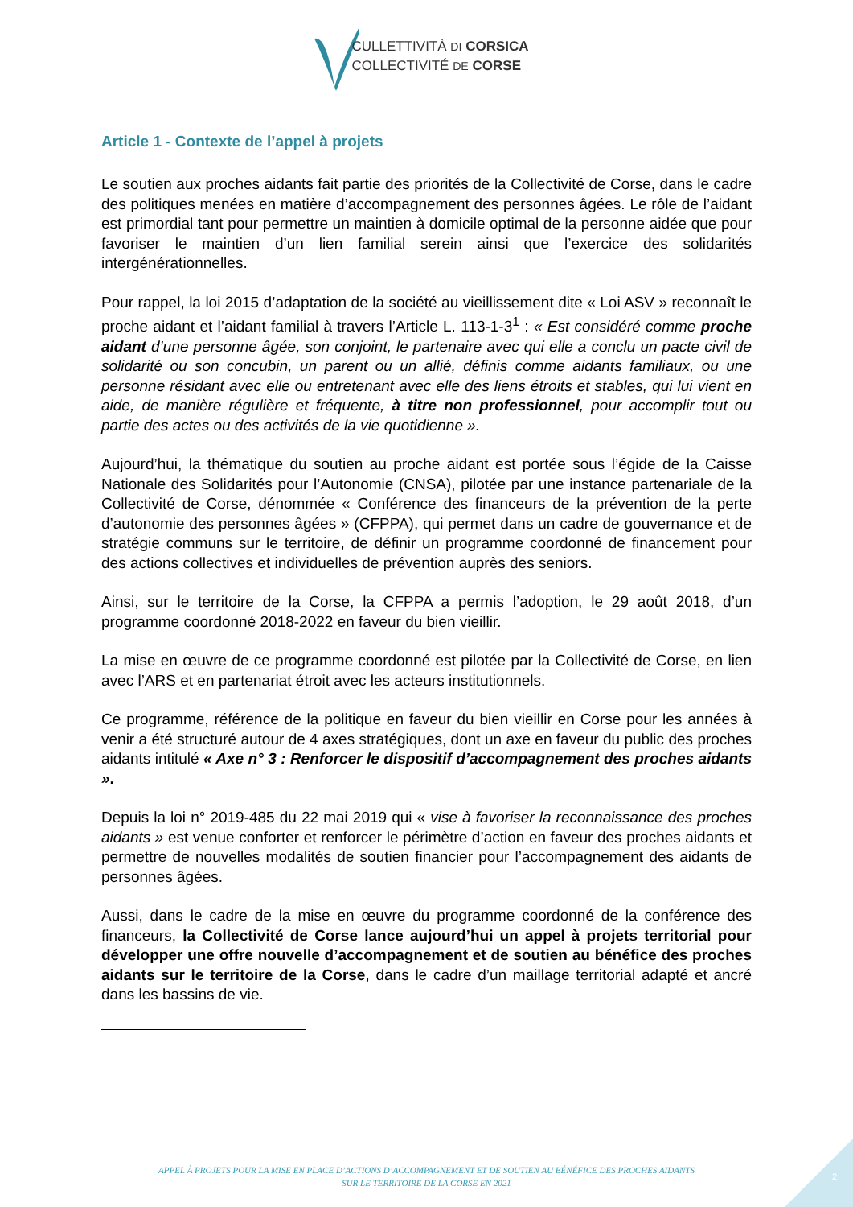CULLETTIVITÀ DI CORSICA
COLLECTIVITÉ DE CORSE
Article 1 - Contexte de l’appel à projets
Le soutien aux proches aidants fait partie des priorités de la Collectivité de Corse, dans le cadre des politiques menées en matière d’accompagnement des personnes âgées. Le rôle de l’aidant est primordial tant pour permettre un maintien à domicile optimal de la personne aidée que pour favoriser le maintien d’un lien familial serein ainsi que l’exercice des solidarités intergénérationnelles.
Pour rappel, la loi 2015 d’adaptation de la société au vieillissement dite « Loi ASV » reconnaît le proche aidant et l’aidant familial à travers l’Article L. 113-1-3<sup>1</sup> : « Est considéré comme proche aidant d’une personne âgée, son conjoint, le partenaire avec qui elle a conclu un pacte civil de solidarité ou son concubin, un parent ou un allié, définis comme aidants familiaux, ou une personne résidant avec elle ou entretenant avec elle des liens étroits et stables, qui lui vient en aide, de manière régulière et fréquente, à titre non professionnel, pour accomplir tout ou partie des actes ou des activités de la vie quotidienne ».
Aujourd’hui, la thématique du soutien au proche aidant est portée sous l’égide de la Caisse Nationale des Solidarités pour l’Autonomie (CNSA), pilotée par une instance partenariale de la Collectivité de Corse, dénommée « Conférence des financeurs de la prévention de la perte d’autonomie des personnes âgées » (CFPPA), qui permet dans un cadre de gouvernance et de stratégie communs sur le territoire, de définir un programme coordonné de financement pour des actions collectives et individuelles de prévention auprès des seniors.
Ainsi, sur le territoire de la Corse, la CFPPA a permis l’adoption, le 29 août 2018, d’un programme coordonné 2018-2022 en faveur du bien vieillir.
La mise en œuvre de ce programme coordonné est pilotée par la Collectivité de Corse, en lien avec l’ARS et en partenariat étroit avec les acteurs institutionnels.
Ce programme, référence de la politique en faveur du bien vieillir en Corse pour les années à venir a été structuré autour de 4 axes stratégiques, dont un axe en faveur du public des proches aidants intitulé « Axe n° 3 : Renforcer le dispositif d’accompagnement des proches aidants ».
Depuis la loi n° 2019-485 du 22 mai 2019 qui « vise à favoriser la reconnaissance des proches aidants » est venue conforter et renforcer le périmètre d’action en faveur des proches aidants et permettre de nouvelles modalités de soutien financier pour l’accompagnement des aidants de personnes âgées.
Aussi, dans le cadre de la mise en œuvre du programme coordonné de la conférence des financeurs, la Collectivité de Corse lance aujourd’hui un appel à projets territorial pour développer une offre nouvelle d’accompagnement et de soutien au bénéfice des proches aidants sur le territoire de la Corse, dans le cadre d’un maillage territorial adapté et ancré dans les bassins de vie.
2
APPEL À PROJETS POUR LA MISE EN PLACE D’ACTIONS D’ACCOMPAGNEMENT ET DE SOUTIEN AU BÉNÉFICE DES PROCHES AIDANTS
SUR LE TERRITOIRE DE LA CORSE EN 2021